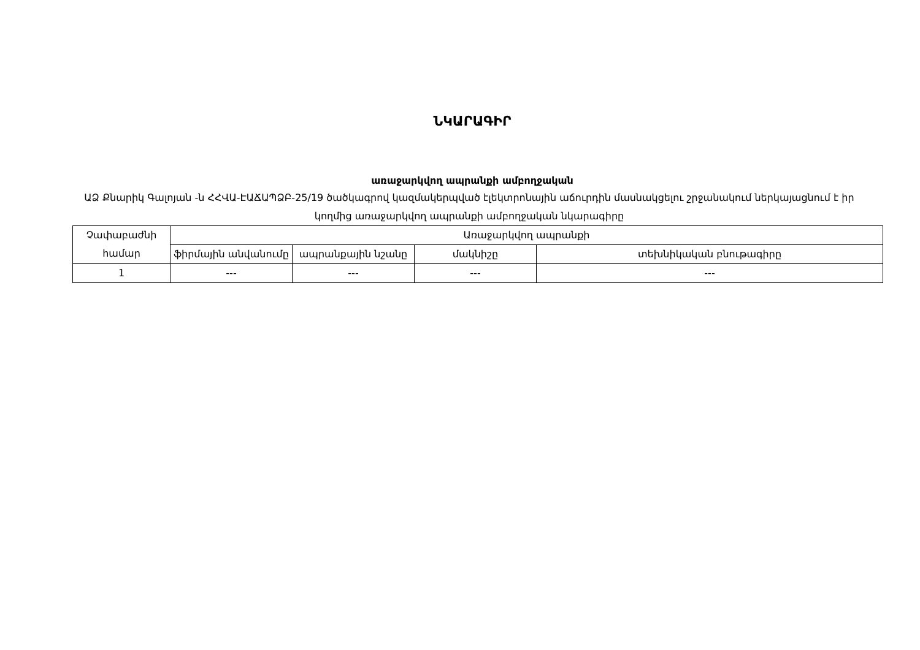ՆԿԱՐԱԳԻՐ
առաջարկվող ապրանքի ամբողջական
ԱՁ Քնարիկ Գալոյան -ն ՀՀՎԱ-ԷԱՃԱՊՁԲ-25/19 ծածկագրով կազմակերպված էլեկտրոնային աճուրդին մասնակցելու շրջանակում ներկայացնում է իր կողմից առաջարկվող ապրանքի ամբողջական նկարագիրը
| Չափաբաժնի համար | Առաջարկվող ապրանքի | | | |
| --- | --- | --- | --- | --- |
| | ֆիրմային անվանումը | ապրանքային նշանը | մակնիշը | տեխնիկական բնութագիրը |
| 1 | --- | --- | --- | --- |